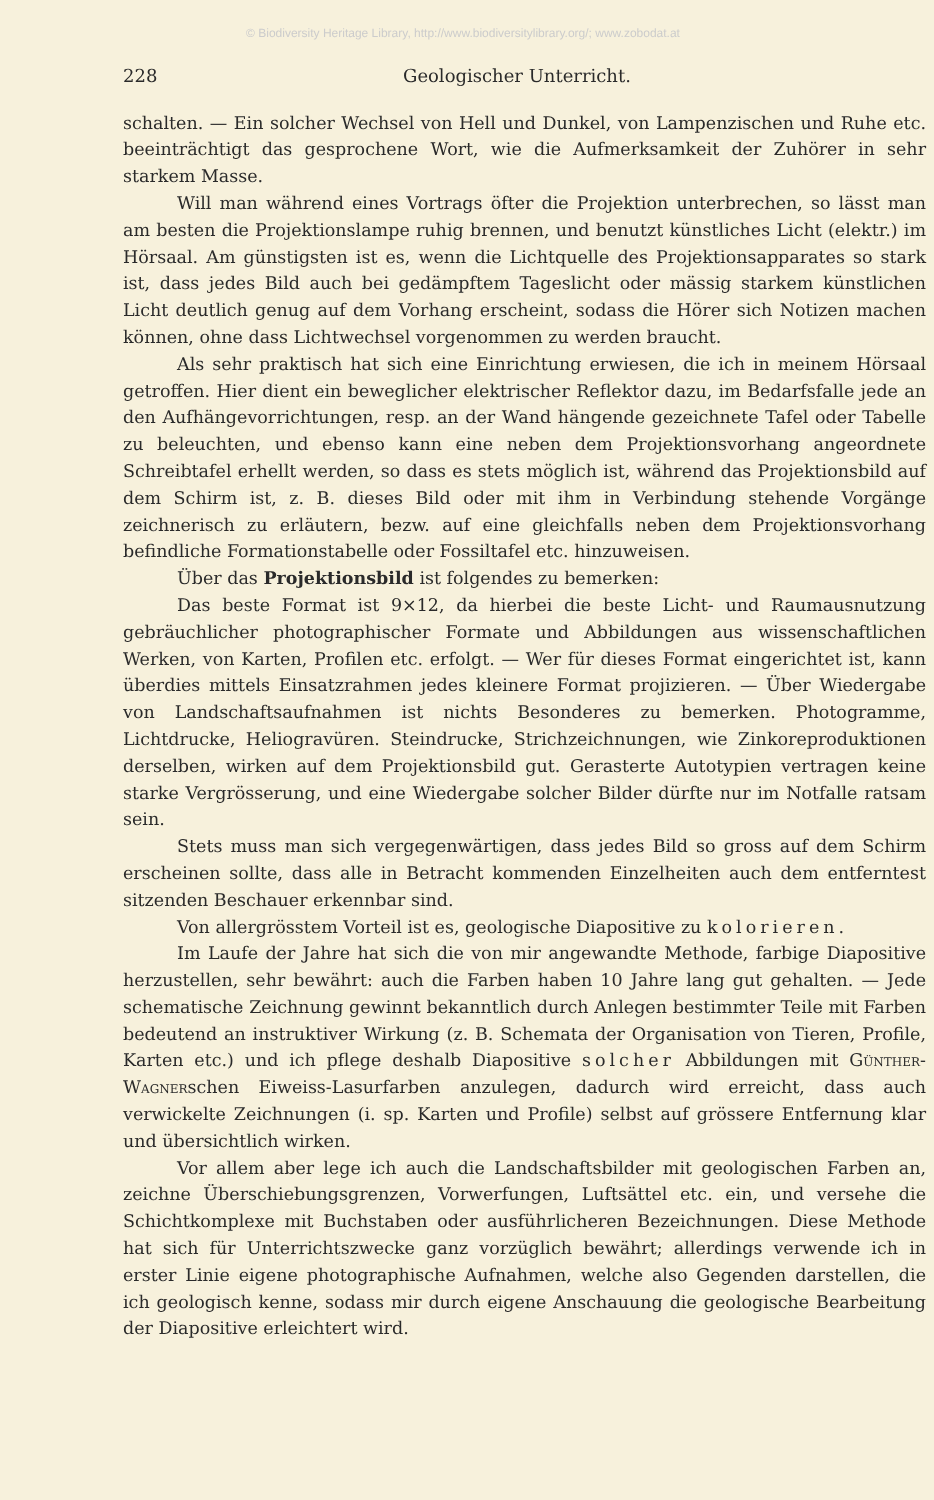© Biodiversity Heritage Library, http://www.biodiversitylibrary.org/; www.zobodat.at
228 Geologischer Unterricht.
schalten. — Ein solcher Wechsel von Hell und Dunkel, von Lampenzischen und Ruhe etc. beeinträchtigt das gesprochene Wort, wie die Aufmerksamkeit der Zuhörer in sehr starkem Masse.
Will man während eines Vortrags öfter die Projektion unterbrechen, so lässt man am besten die Projektionslampe ruhig brennen, und benutzt künstliches Licht (elektr.) im Hörsaal. Am günstigsten ist es, wenn die Lichtquelle des Projektionsapparates so stark ist, dass jedes Bild auch bei gedämpftem Tageslicht oder mässig starkem künstlichen Licht deutlich genug auf dem Vorhang erscheint, sodass die Hörer sich Notizen machen können, ohne dass Lichtwechsel vorgenommen zu werden braucht.
Als sehr praktisch hat sich eine Einrichtung erwiesen, die ich in meinem Hörsaal getroffen. Hier dient ein beweglicher elektrischer Reflektor dazu, im Bedarfsfalle jede an den Aufhängevorrichtungen, resp. an der Wand hängende gezeichnete Tafel oder Tabelle zu beleuchten, und ebenso kann eine neben dem Projektionsvorhang angeordnete Schreibtafel erhellt werden, so dass es stets möglich ist, während das Projektionsbild auf dem Schirm ist, z. B. dieses Bild oder mit ihm in Verbindung stehende Vorgänge zeichnerisch zu erläutern, bezw. auf eine gleichfalls neben dem Projektionsvorhang befindliche Formationstabelle oder Fossiltafel etc. hinzuweisen.
Über das Projektionsbild ist folgendes zu bemerken:
Das beste Format ist 9×12, da hierbei die beste Licht- und Raumausnutzung gebräuchlicher photographischer Formate und Abbildungen aus wissenschaftlichen Werken, von Karten, Profilen etc. erfolgt. — Wer für dieses Format eingerichtet ist, kann überdies mittels Einsatzrahmen jedes kleinere Format projizieren. — Über Wiedergabe von Landschaftsaufnahmen ist nichts Besonderes zu bemerken. Photogramme, Lichtdrucke, Heliogravüren. Steindrucke, Strichzeichnungen, wie Zinkoreproduktionen derselben, wirken auf dem Projektionsbild gut. Gerasterte Autotypien vertragen keine starke Vergrösserung, und eine Wiedergabe solcher Bilder dürfte nur im Notfalle ratsam sein.
Stets muss man sich vergegenwärtigen, dass jedes Bild so gross auf dem Schirm erscheinen sollte, dass alle in Betracht kommenden Einzelheiten auch dem entferntest sitzenden Beschauer erkennbar sind.
Von allergrösstem Vorteil ist es, geologische Diapositive zu kolorieren.
Im Laufe der Jahre hat sich die von mir angewandte Methode, farbige Diapositive herzustellen, sehr bewährt: auch die Farben haben 10 Jahre lang gut gehalten. — Jede schematische Zeichnung gewinnt bekanntlich durch Anlegen bestimmter Teile mit Farben bedeutend an instruktiver Wirkung (z. B. Schemata der Organisation von Tieren, Profile, Karten etc.) und ich pflege deshalb Diapositive solcher Abbildungen mit Günther-Wagnerschen Eiweiss-Lasurfarben anzulegen, dadurch wird erreicht, dass auch verwickelte Zeichnungen (i. sp. Karten und Profile) selbst auf grössere Entfernung klar und übersichtlich wirken.
Vor allem aber lege ich auch die Landschaftsbilder mit geologischen Farben an, zeichne Überschiebungsgrenzen, Vorwerfungen, Luftsättel etc. ein, und versehe die Schichtkomplexe mit Buchstaben oder ausführlicheren Bezeichnungen. Diese Methode hat sich für Unterrichtszwecke ganz vorzüglich bewährt; allerdings verwende ich in erster Linie eigene photographische Aufnahmen, welche also Gegenden darstellen, die ich geologisch kenne, sodass mir durch eigene Anschauung die geologische Bearbeitung der Diapositive erleichtert wird.